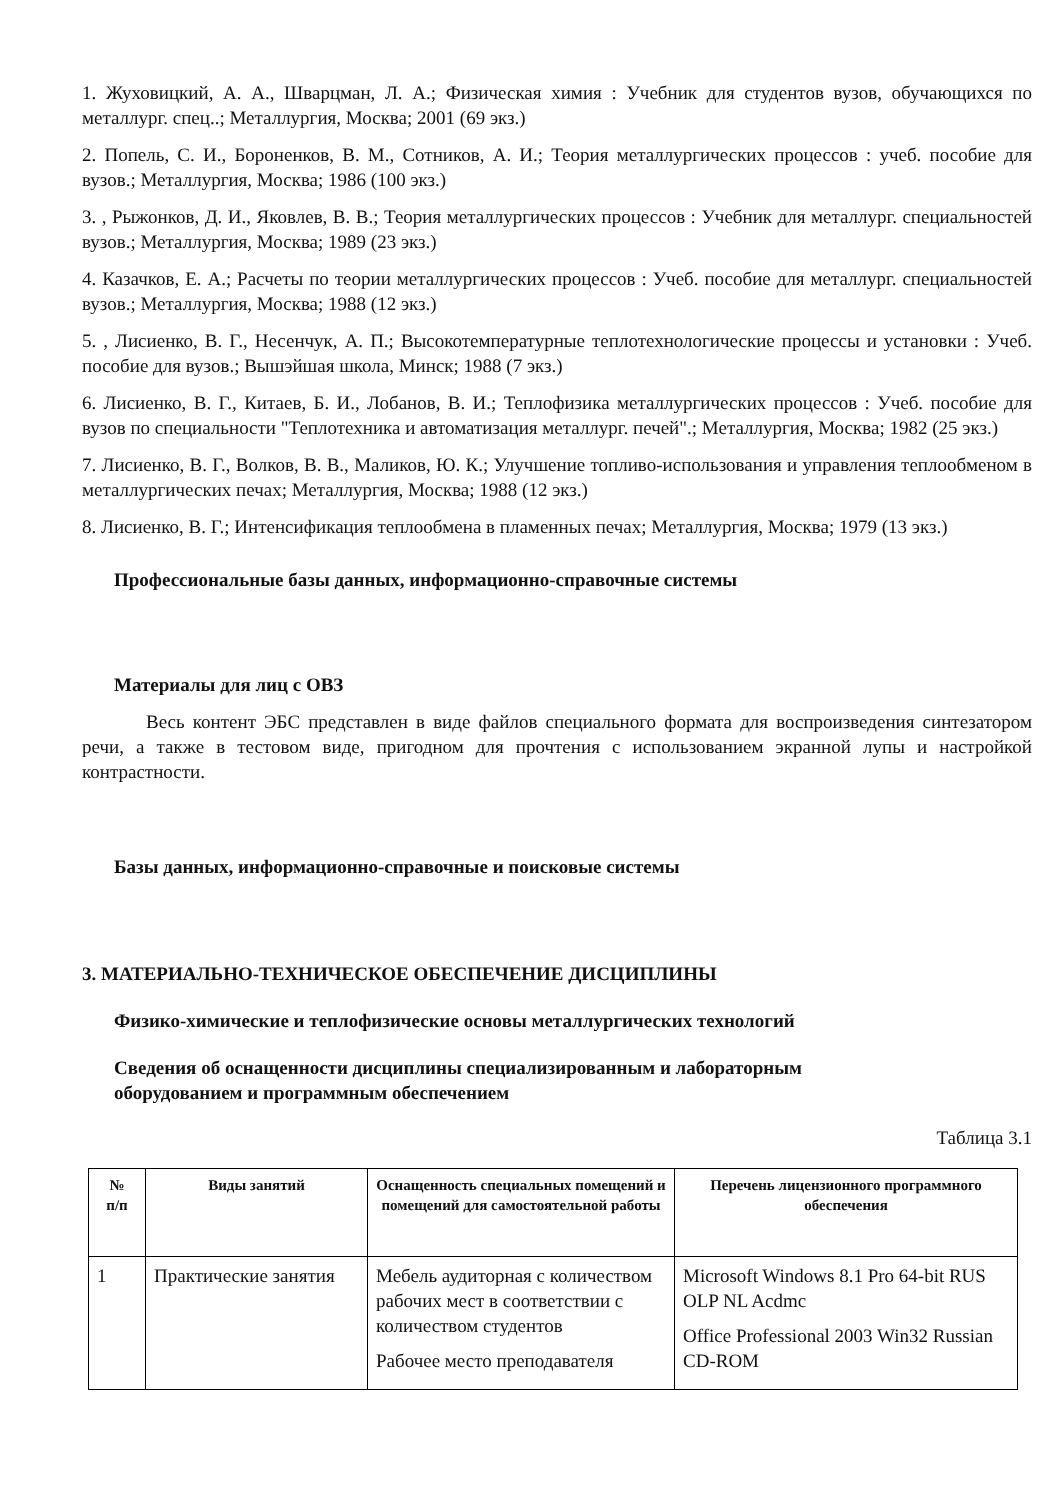1. Жуховицкий, А. А., Шварцман, Л. А.; Физическая химия : Учебник для студентов вузов, обучающихся по металлург. спец..; Металлургия, Москва; 2001 (69 экз.)
2. Попель, С. И., Бороненков, В. М., Сотников, А. И.; Теория металлургических процессов : учеб. пособие для вузов.; Металлургия, Москва; 1986 (100 экз.)
3. , Рыжонков, Д. И., Яковлев, В. В.; Теория металлургических процессов : Учебник для металлург. специальностей вузов.; Металлургия, Москва; 1989 (23 экз.)
4. Казачков, Е. А.; Расчеты по теории металлургических процессов : Учеб. пособие для металлург. специальностей вузов.; Металлургия, Москва; 1988 (12 экз.)
5. , Лисиенко, В. Г., Несенчук, А. П.; Высокотемпературные теплотехнологические процессы и установки : Учеб. пособие для вузов.; Вышэйшая школа, Минск; 1988 (7 экз.)
6. Лисиенко, В. Г., Китаев, Б. И., Лобанов, В. И.; Теплофизика металлургических процессов : Учеб. пособие для вузов по специальности "Теплотехника и автоматизация металлург. печей".; Металлургия, Москва; 1982 (25 экз.)
7. Лисиенко, В. Г., Волков, В. В., Маликов, Ю. К.; Улучшение топливо-использования и управления теплообменом в металлургических печах; Металлургия, Москва; 1988 (12 экз.)
8. Лисиенко, В. Г.; Интенсификация теплообмена в пламенных печах; Металлургия, Москва; 1979 (13 экз.)
Профессиональные базы данных, информационно-справочные системы
Материалы для лиц с ОВЗ
Весь контент ЭБС представлен в виде файлов специального формата для воспроизведения синтезатором речи, а также в тестовом виде, пригодном для прочтения с использованием экранной лупы и настройкой контрастности.
Базы данных, информационно-справочные и поисковые системы
3. МАТЕРИАЛЬНО-ТЕХНИЧЕСКОЕ ОБЕСПЕЧЕНИЕ ДИСЦИПЛИНЫ
Физико-химические и теплофизические основы металлургических технологий
Сведения об оснащенности дисциплины специализированным и лабораторным
оборудованием и программным обеспечением
Таблица 3.1
| № п/п | Виды занятий | Оснащенность специальных помещений и помещений для самостоятельной работы | Перечень лицензионного программного обеспечения |
| --- | --- | --- | --- |
| 1 | Практические занятия | Мебель аудиторная с количеством рабочих мест в соответствии с количеством студентов Рабочее место преподавателя | Microsoft Windows 8.1 Pro 64-bit RUS OLP NL Acdmc Office Professional 2003 Win32 Russian CD-ROM |